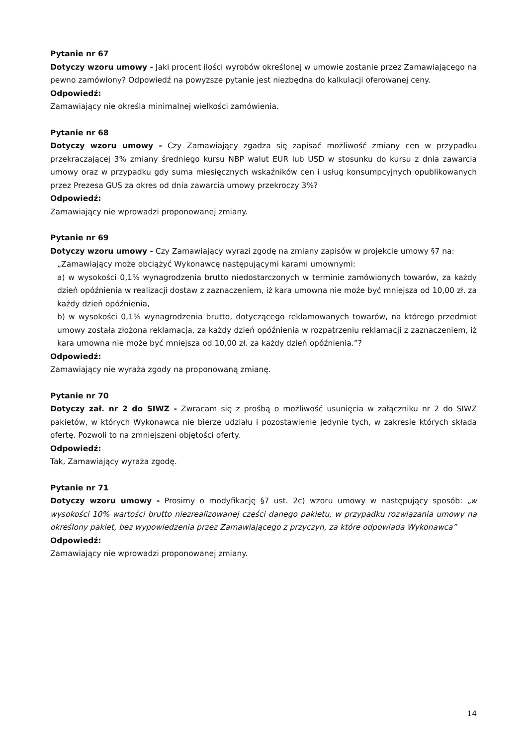Pytanie nr 67
Dotyczy wzoru umowy - Jaki procent ilości wyrobów określonej w umowie zostanie przez Zamawiającego na pewno zamówiony? Odpowiedź na powyższe pytanie jest niezbędna do kalkulacji oferowanej ceny.
Odpowiedź:
Zamawiający nie określa minimalnej wielkości zamówienia.
Pytanie nr 68
Dotyczy wzoru umowy - Czy Zamawiający zgadza się zapisać możliwość zmiany cen w przypadku przekraczającej 3% zmiany średniego kursu NBP walut EUR lub USD w stosunku do kursu z dnia zawarcia umowy oraz w przypadku gdy suma miesięcznych wskaźników cen i usług konsumpcyjnych opublikowanych przez Prezesa GUS za okres od dnia zawarcia umowy przekroczy 3%?
Odpowiedź:
Zamawiający nie wprowadzi proponowanej zmiany.
Pytanie nr 69
Dotyczy wzoru umowy - Czy Zamawiający wyrazi zgodę na zmiany zapisów w projekcie umowy §7 na:
„Zamawiający może obciążyć Wykonawcę następującymi karami umownymi:
a) w wysokości 0,1% wynagrodzenia brutto niedostarczonych w terminie zamówionych towarów, za każdy dzień opóźnienia w realizacji dostaw z zaznaczeniem, iż kara umowna nie może być mniejsza od 10,00 zł. za każdy dzień opóźnienia,
b) w wysokości 0,1% wynagrodzenia brutto, dotyczącego reklamowanych towarów, na którego przedmiot umowy została złożona reklamacja, za każdy dzień opóźnienia w rozpatrzeniu reklamacji z zaznaczeniem, iż kara umowna nie może być mniejsza od 10,00 zł. za każdy dzień opóźnienia.”?
Odpowiedź:
Zamawiający nie wyraża zgody na proponowaną zmianę.
Pytanie nr 70
Dotyczy zał. nr 2 do SIWZ - Zwracam się z prośbą o możliwość usunięcia w załączniku nr 2 do SIWZ pakietów, w których Wykonawca nie bierze udziału i pozostawienie jedynie tych, w zakresie których składa ofertę. Pozwoli to na zmniejszeni objętości oferty.
Odpowiedź:
Tak, Zamawiający wyraża zgodę.
Pytanie nr 71
Dotyczy wzoru umowy - Prosimy o modyfikację §7 ust. 2c) wzoru umowy w następujący sposób: „w wysokości 10% wartości brutto niezrealizowanej części danego pakietu, w przypadku rozwiązania umowy na określony pakiet, bez wypowiedzenia przez Zamawiającego z przyczyn, za które odpowiada Wykonawca”
Odpowiedź:
Zamawiający nie wprowadzi proponowanej zmiany.
14